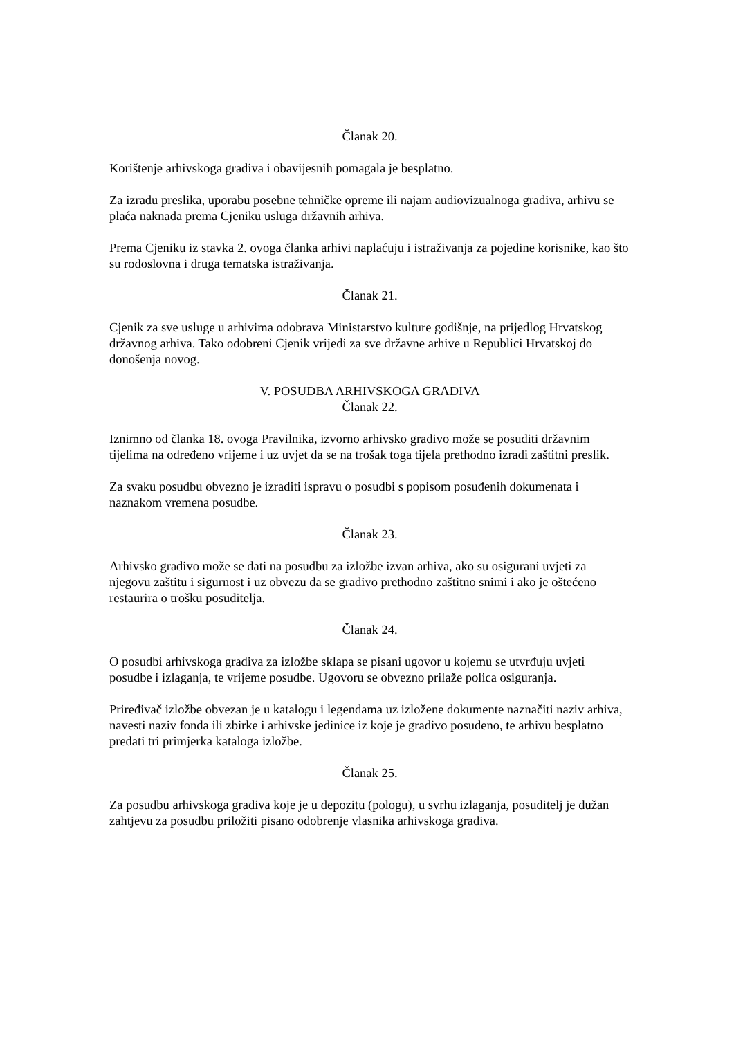Članak 20.
Korištenje arhivskoga gradiva i obavijesnih pomagala je besplatno.
Za izradu preslika, uporabu posebne tehničke opreme ili najam audiovizualnoga gradiva, arhivu se plaća naknada prema Cjeniku usluga državnih arhiva.
Prema Cjeniku iz stavka 2. ovoga članka arhivi naplaćuju i istraživanja za pojedine korisnike, kao što su rodoslovna i druga tematska istraživanja.
Članak 21.
Cjenik za sve usluge u arhivima odobrava Ministarstvo kulture godišnje, na prijedlog Hrvatskog državnog arhiva. Tako odobreni Cjenik vrijedi za sve državne arhive u Republici Hrvatskoj do donošenja novog.
V. POSUDBA ARHIVSKOGA GRADIVA
Članak 22.
Iznimno od članka 18. ovoga Pravilnika, izvorno arhivsko gradivo može se posuditi državnim tijelima na određeno vrijeme i uz uvjet da se na trošak toga tijela prethodno izradi zaštitni preslik.
Za svaku posudbu obvezno je izraditi ispravu o posudbi s popisom posuđenih dokumenata i naznakom vremena posudbe.
Članak 23.
Arhivsko gradivo može se dati na posudbu za izložbe izvan arhiva, ako su osigurani uvjeti za njegovu zaštitu i sigurnost i uz obvezu da se gradivo prethodno zaštitno snimi i ako je oštećeno restaurira o trošku posuditelja.
Članak 24.
O posudbi arhivskoga gradiva za izložbe sklapa se pisani ugovor u kojemu se utvrđuju uvjeti posudbe i izlaganja, te vrijeme posudbe. Ugovoru se obvezno prilaže polica osiguranja.
Priređivač izložbe obvezan je u katalogu i legendama uz izložene dokumente naznačiti naziv arhiva, navesti naziv fonda ili zbirke i arhivske jedinice iz koje je gradivo posuđeno, te arhivu besplatno predati tri primjerka kataloga izložbe.
Članak 25.
Za posudbu arhivskoga gradiva koje je u depozitu (pologu), u svrhu izlaganja, posuditelj je dužan zahtjevu za posudbu priložiti pisano odobrenje vlasnika arhivskoga gradiva.